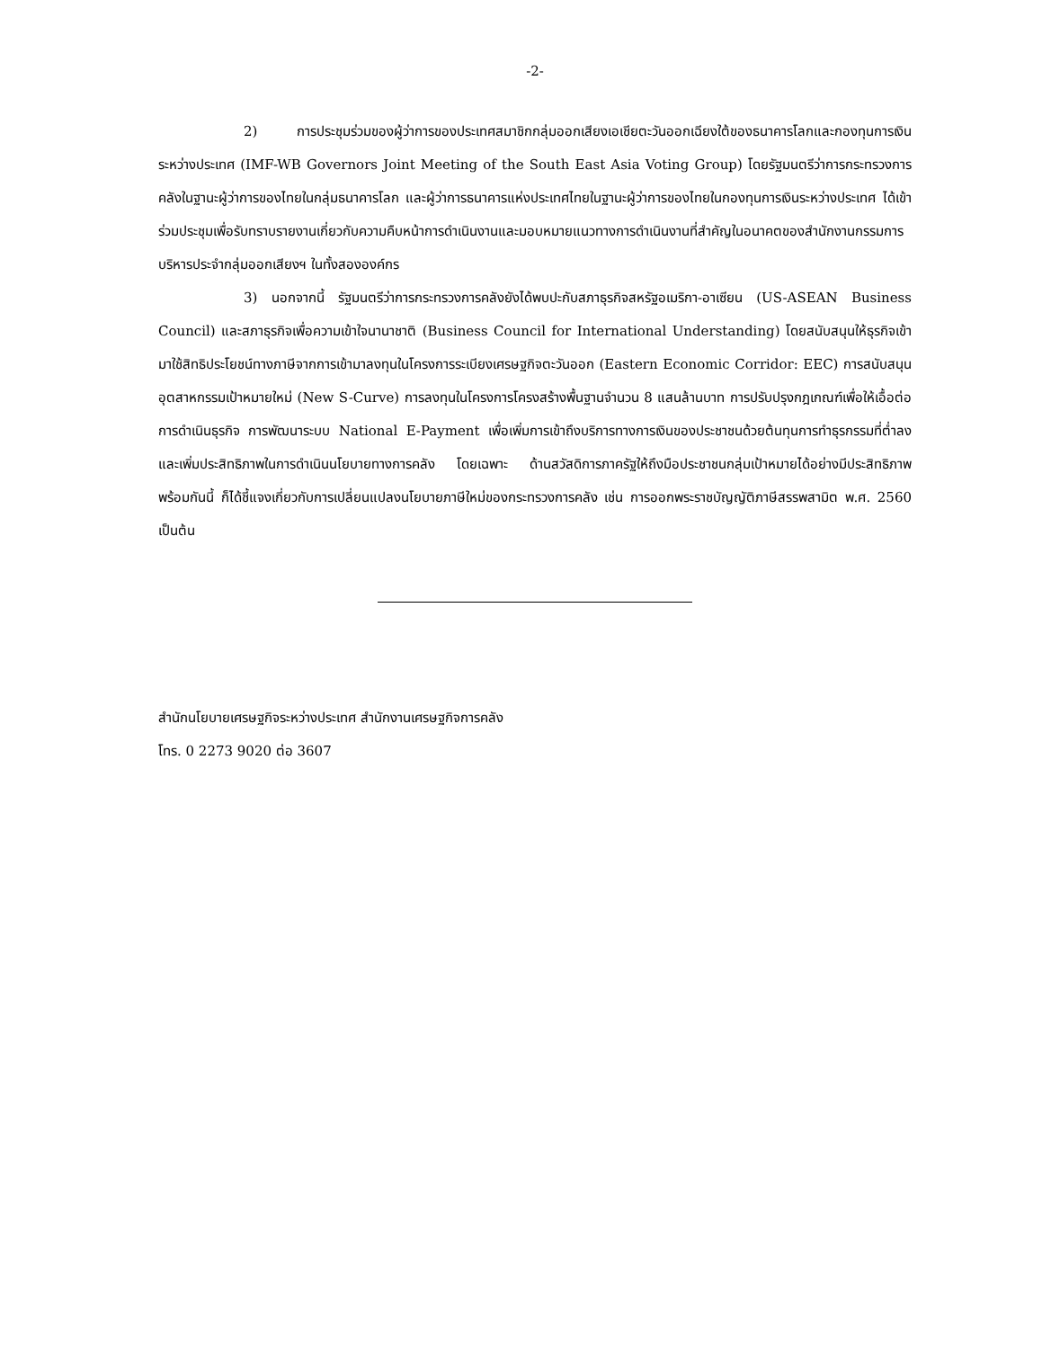-2-
2) การประชุมร่วมของผู้ว่าการของประเทศสมาชิกกลุ่มออกเสียงเอเชียตะวันออกเฉียงใต้ของธนาคารโลกและกองทุนการเงินระหว่างประเทศ (IMF-WB Governors Joint Meeting of the South East Asia Voting Group) โดยรัฐมนตรีว่าการกระทรวงการคลังในฐานะผู้ว่าการของไทยในกลุ่มธนาคารโลก และผู้ว่าการธนาคารแห่งประเทศไทยในฐานะผู้ว่าการของไทยในกองทุนการเงินระหว่างประเทศ ได้เข้าร่วมประชุมเพื่อรับทราบรายงานเกี่ยวกับความคืบหน้าการดำเนินงานและมอบหมายแนวทางการดำเนินงานที่สำคัญในอนาคตของสำนักงานกรรมการบริหารประจำกลุ่มออกเสียงฯ ในทั้งสององค์กร
3) นอกจากนี้ รัฐมนตรีว่าการกระทรวงการคลังยังได้พบปะกับสภาธุรกิจสหรัฐอเมริกา-อาเซียน (US-ASEAN Business Council) และสภาธุรกิจเพื่อความเข้าใจนานาชาติ (Business Council for International Understanding) โดยสนับสนุนให้ธุรกิจเข้ามาใช้สิทธิประโยชน์ทางภาษีจากการเข้ามาลงทุนในโครงการระเบียงเศรษฐกิจตะวันออก (Eastern Economic Corridor: EEC) การสนับสนุนอุตสาหกรรมเป้าหมายใหม่ (New S-Curve) การลงทุนในโครงการโครงสร้างพื้นฐานจำนวน 8 แสนล้านบาท การปรับปรุงกฎเกณฑ์เพื่อให้เอื้อต่อการดำเนินธุรกิจ การพัฒนาระบบ National E-Payment เพื่อเพิ่มการเข้าถึงบริการทางการเงินของประชาชนด้วยต้นทุนการทำธุรกรรมที่ต่ำลงและเพิ่มประสิทธิภาพในการดำเนินนโยบายทางการคลัง โดยเฉพาะ ด้านสวัสดิการภาครัฐให้ถึงมือประชาชนกลุ่มเป้าหมายได้อย่างมีประสิทธิภาพ พร้อมกันนี้ ก็ได้ชี้แจงเกี่ยวกับการเปลี่ยนแปลงนโยบายภาษีใหม่ของกระทรวงการคลัง เช่น การออกพระราชบัญญัติภาษีสรรพสามิต พ.ศ. 2560 เป็นต้น
สำนักนโยบายเศรษฐกิจระหว่างประเทศ สำนักงานเศรษฐกิจการคลัง
โทร. 0 2273 9020 ต่อ 3607